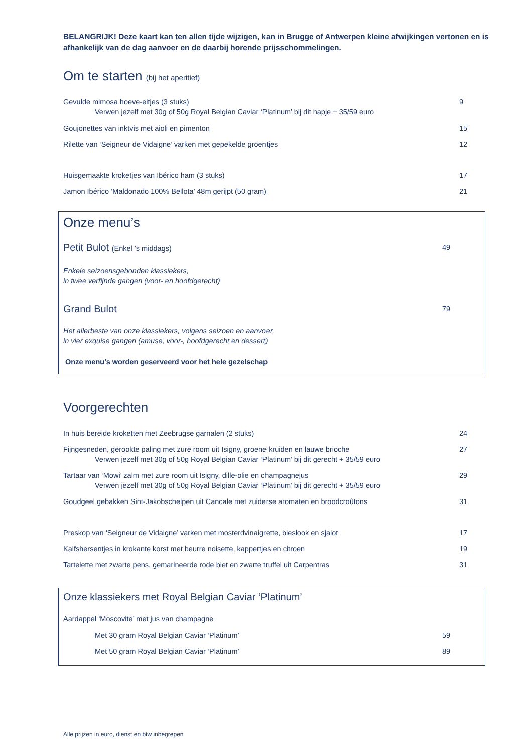BELANGRIJK! Deze kaart kan ten allen tijde wijzigen, kan in Brugge of Antwerpen kleine afwijkingen vertonen en is afhankelijk van de dag aanvoer en de daarbij horende prijsschommelingen.
Om te starten (bij het aperitief)
Gevulde mimosa hoeve-eitjes (3 stuks) 9
Verwen jezelf met 30g of 50g Royal Belgian Caviar ‘Platinum’ bij dit hapje + 35/59 euro
Goujonettes van inktvis met aioli en pimenton 15
Rilette van ‘Seigneur de Vidaigne’ varken met gepekelde groentjes 12
Huisgemaakte kroketjes van Ibérico ham (3 stuks) 17
Jamon Ibérico ‘Maldonado 100% Bellota’ 48m gerijpt (50 gram) 21
Onze menu’s
Petit Bulot (Enkel ’s middags) 49
Enkele seizoensgebonden klassiekers,
in twee verfijnde gangen (voor- en hoofdgerecht)
Grand Bulot
79
Het allerbeste van onze klassiekers, volgens seizoen en aanvoer,
in vier exquise gangen (amuse, voor-, hoofdgerecht en dessert)
Onze menu’s worden geserveerd voor het hele gezelschap
Voorgerechten
In huis bereide kroketten met Zeebrugse garnalen (2 stuks) 24
Fijngesneden, gerookte paling met zure room uit Isigny, groene kruiden en lauwe brioche 27
Verwen jezelf met 30g of 50g Royal Belgian Caviar ‘Platinum’ bij dit gerecht + 35/59 euro
Tartaar van ‘Mowi’ zalm met zure room uit Isigny, dille-olie en champagnejus 29
Verwen jezelf met 30g of 50g Royal Belgian Caviar ‘Platinum’ bij dit gerecht + 35/59 euro
Goudgeel gebakken Sint-Jakobschelpen uit Cancale met zuiderse aromaten en broodcroûtons 31
Preskop van ‘Seigneur de Vidaigne’ varken met mosterdvinaigrette, bieslook en sjalot 17
Kalfshersentjes in krokante korst met beurre noisette, kappertjes en citroen 19
Tartelette met zwarte pens, gemarineerde rode biet en zwarte truffel uit Carpentras 31
Onze klassiekers met Royal Belgian Caviar ‘Platinum’
Aardappel ‘Moscovite’ met jus van champagne
Met 30 gram Royal Belgian Caviar ‘Platinum’ 59
Met 50 gram Royal Belgian Caviar ‘Platinum’ 89
Alle prijzen in euro, dienst en btw inbegrepen